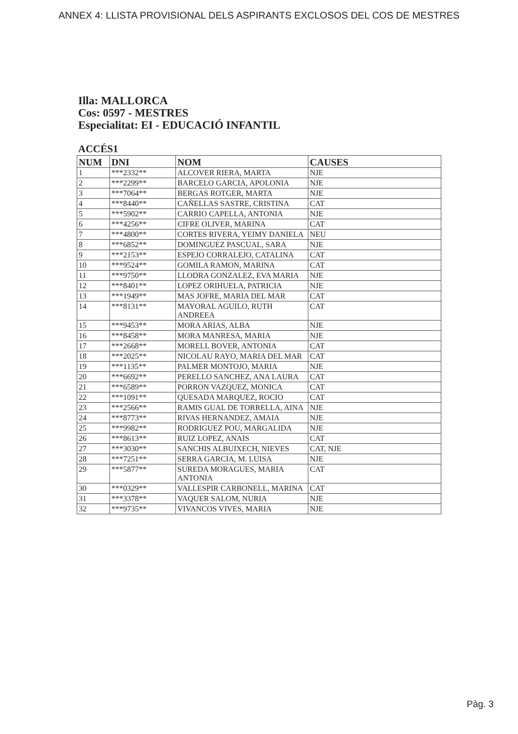ANNEX 4: LLISTA PROVISIONAL DELS ASPIRANTS EXCLOSOS DEL COS DE MESTRES
Illa: MALLORCA
Cos: 0597 - MESTRES
Especialitat: EI - EDUCACIÓ INFANTIL
ACCÉS1
| NUM | DNI | NOM | CAUSES |
| --- | --- | --- | --- |
| 1 | ***2332** | ALCOVER RIERA, MARTA | NJE |
| 2 | ***2299** | BARCELO GARCIA, APOLONIA | NJE |
| 3 | ***7064** | BERGAS ROTGER, MARTA | NJE |
| 4 | ***8440** | CAÑELLAS SASTRE, CRISTINA | CAT |
| 5 | ***5902** | CARRIO CAPELLA, ANTONIA | NJE |
| 6 | ***4256** | CIFRE OLIVER, MARINA | CAT |
| 7 | ***4800** | CORTES RIVERA, YEIMY DANIELA | NEU |
| 8 | ***6852** | DOMINGUEZ PASCUAL, SARA | NJE |
| 9 | ***2153** | ESPEJO CORRALEJO, CATALINA | CAT |
| 10 | ***9524** | GOMILA RAMON, MARINA | CAT |
| 11 | ***9750** | LLODRA GONZALEZ, EVA MARIA | NJE |
| 12 | ***8401** | LOPEZ ORIHUELA, PATRICIA | NJE |
| 13 | ***1949** | MAS JOFRE, MARIA DEL MAR | CAT |
| 14 | ***8131** | MAYORAL AGUILO, RUTH ANDREEA | CAT |
| 15 | ***9453** | MORA ARIAS, ALBA | NJE |
| 16 | ***8458** | MORA MANRESA, MARIA | NJE |
| 17 | ***2668** | MORELL BOVER, ANTONIA | CAT |
| 18 | ***2025** | NICOLAU RAYO, MARIA DEL MAR | CAT |
| 19 | ***1135** | PALMER MONTOJO, MARIA | NJE |
| 20 | ***6692** | PERELLO SANCHEZ, ANA LAURA | CAT |
| 21 | ***6589** | PORRON VAZQUEZ, MONICA | CAT |
| 22 | ***1091** | QUESADA MARQUEZ, ROCIO | CAT |
| 23 | ***2566** | RAMIS GUAL DE TORRELLA, AINA | NJE |
| 24 | ***8773** | RIVAS HERNANDEZ, AMAIA | NJE |
| 25 | ***9982** | RODRIGUEZ POU, MARGALIDA | NJE |
| 26 | ***8613** | RUIZ LOPEZ, ANAIS | CAT |
| 27 | ***3030** | SANCHIS ALBUIXECH, NIEVES | CAT, NJE |
| 28 | ***7251** | SERRA GARCIA, M. LUISA | NJE |
| 29 | ***5877** | SUREDA MORAGUES, MARIA ANTONIA | CAT |
| 30 | ***0329** | VALLESPIR CARBONELL, MARINA | CAT |
| 31 | ***3378** | VAQUER SALOM, NURIA | NJE |
| 32 | ***9735** | VIVANCOS VIVES, MARIA | NJE |
Pàg. 3